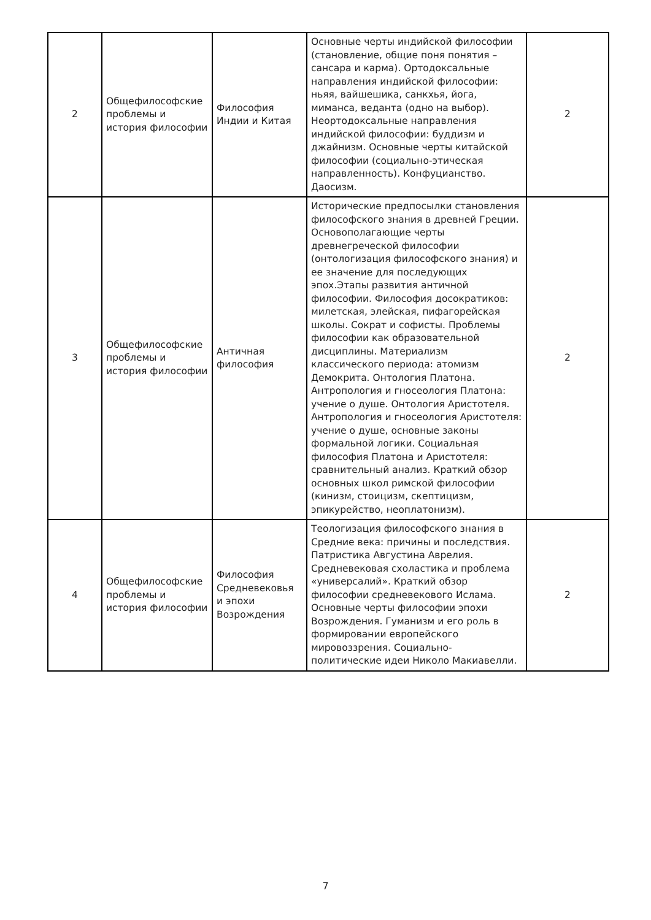| 2 | Общефилософские проблемы и история философии | Философия Индии и Китая | Основные черты индийской философии (становление, общие поня понятия – сансара и карма). Ортодоксальные направления индийской философии: ньяя, вайшешика, санкхья, йога, миманса, веданта (одно на выбор). Неортодоксальные направления индийской философии: буддизм и джайнизм. Основные черты китайской философии (социально-этическая направленность). Конфуцианство. Даосизм. | 2 |
| 3 | Общефилософские проблемы и история философии | Античная философия | Исторические предпосылки становления философского знания в древней Греции. Основополагающие черты древнегреческой философии (онтологизация философского знания) и ее значение для последующих эпох.Этапы развития античной философии. Философия досократиков: милетская, элейская, пифагорейская школы. Сократ и софисты. Проблемы философии как образовательной дисциплины. Материализм классического периода: атомизм Демокрита. Онтология Платона. Антропология и гносеология Платона: учение о душе. Онтология Аристотеля. Антропология и гносеология Аристотеля: учение о душе, основные законы формальной логики. Социальная философия Платона и Аристотеля: сравнительный анализ. Краткий обзор основных школ римской философии (кинизм, стоицизм, скептицизм, эпикурейство, неоплатонизм). | 2 |
| 4 | Общефилософские проблемы и история философии | Философия Средневековья и эпохи Возрождения | Теологизация философского знания в Средние века: причины и последствия. Патристика Августина Аврелия. Средневековая схоластика и проблема «универсалий». Краткий обзор философии средневекового Ислама. Основные черты философии эпохи Возрождения. Гуманизм и его роль в формировании европейского мировоззрения. Социально-политические идеи Николо Макиавелли. | 2 |
7